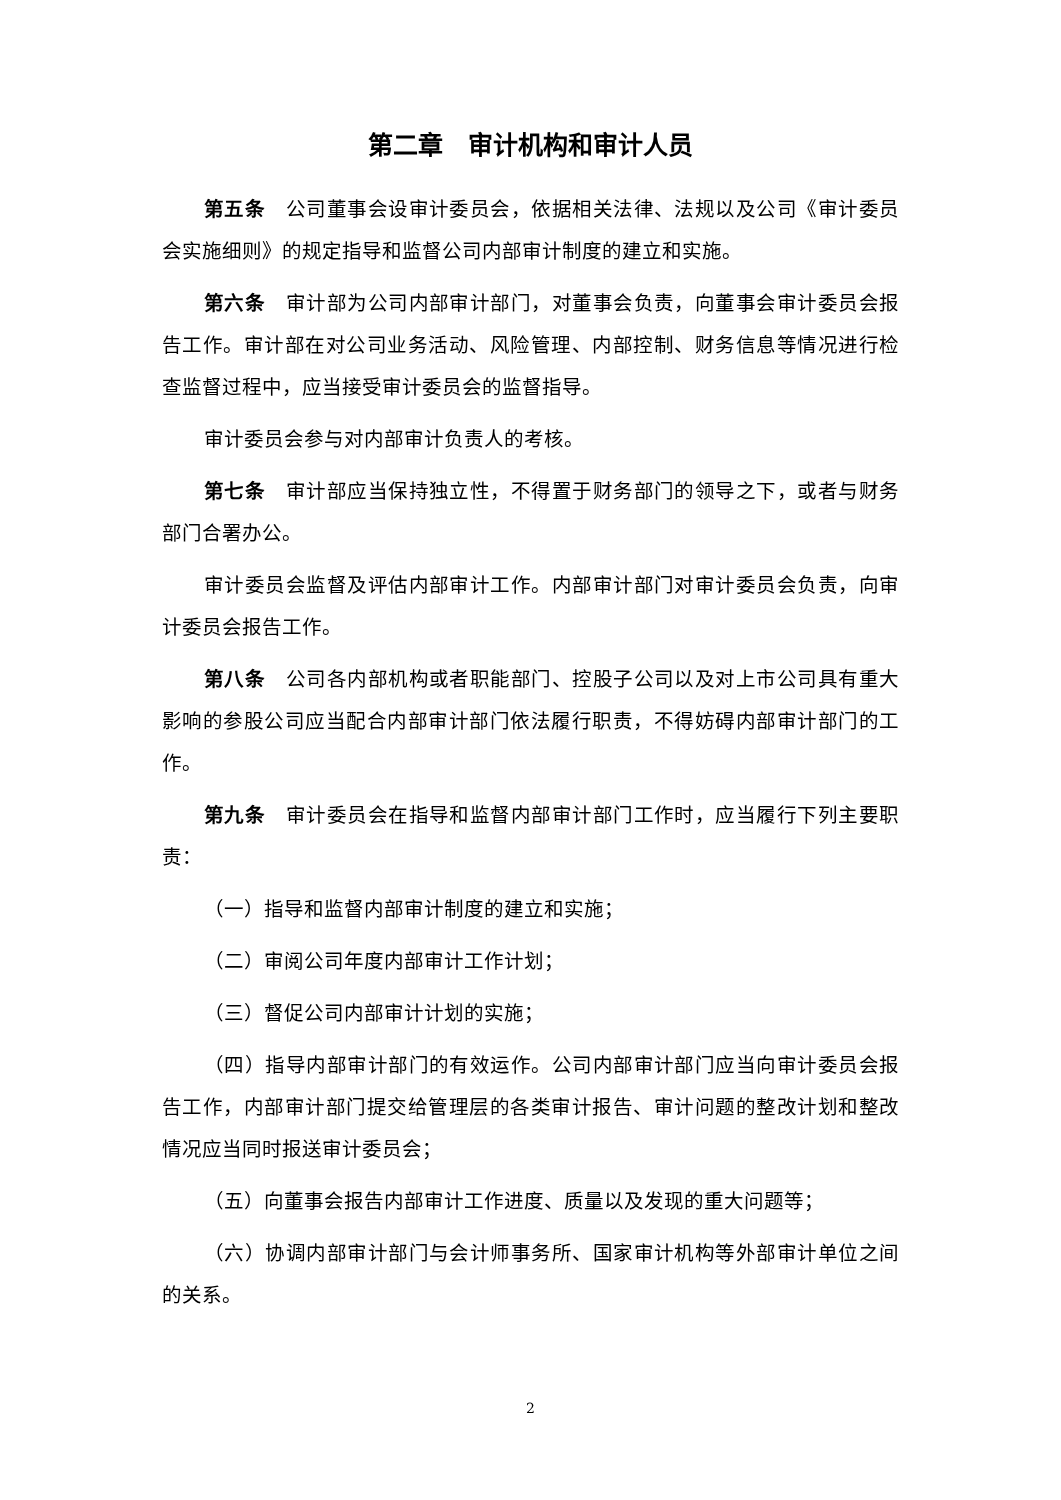第二章　审计机构和审计人员
第五条　公司董事会设审计委员会，依据相关法律、法规以及公司《审计委员会实施细则》的规定指导和监督公司内部审计制度的建立和实施。
第六条　审计部为公司内部审计部门，对董事会负责，向董事会审计委员会报告工作。审计部在对公司业务活动、风险管理、内部控制、财务信息等情况进行检查监督过程中，应当接受审计委员会的监督指导。
审计委员会参与对内部审计负责人的考核。
第七条　审计部应当保持独立性，不得置于财务部门的领导之下，或者与财务部门合署办公。
审计委员会监督及评估内部审计工作。内部审计部门对审计委员会负责，向审计委员会报告工作。
第八条　公司各内部机构或者职能部门、控股子公司以及对上市公司具有重大影响的参股公司应当配合内部审计部门依法履行职责，不得妨碍内部审计部门的工作。
第九条　审计委员会在指导和监督内部审计部门工作时，应当履行下列主要职责：
（一）指导和监督内部审计制度的建立和实施；
（二）审阅公司年度内部审计工作计划；
（三）督促公司内部审计计划的实施；
（四）指导内部审计部门的有效运作。公司内部审计部门应当向审计委员会报告工作，内部审计部门提交给管理层的各类审计报告、审计问题的整改计划和整改情况应当同时报送审计委员会；
（五）向董事会报告内部审计工作进度、质量以及发现的重大问题等；
（六）协调内部审计部门与会计师事务所、国家审计机构等外部审计单位之间的关系。
2